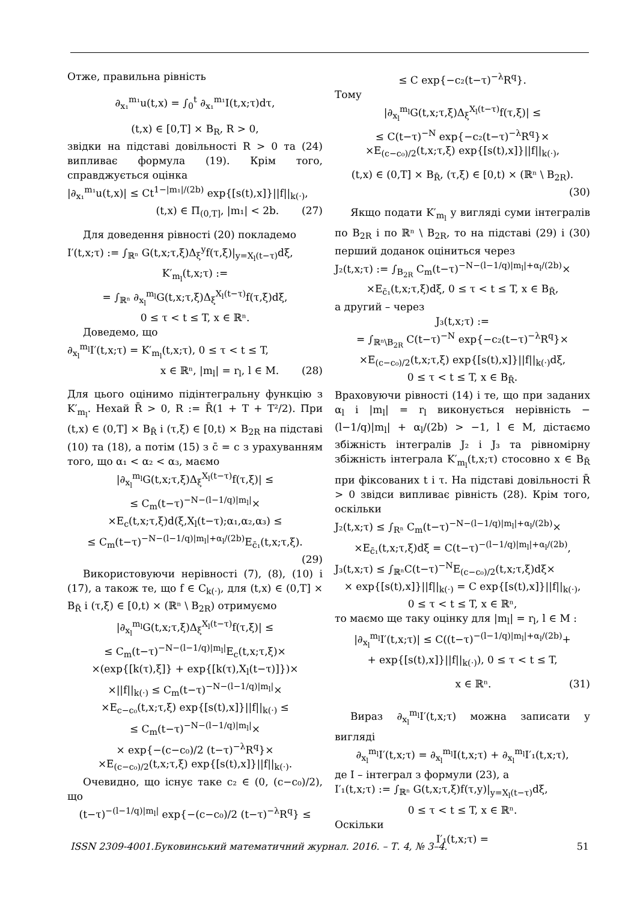Отже, правильна рівність
∂<sub>x₁</sub><sup>m₁</sup>u(t,x) = ∫<sub>0</sub><sup>t</sup> ∂<sub>x₁</sub><sup>m₁</sup>I(t,x;τ)dτ,
(t,x) ∈ [0,T] × B<sub>R</sub>, R > 0,
звідки на підставі довільності R > 0 та (24) випливає формула (19). Крім того, справджується оцінка
|∂<sub>x₁</sub><sup>m₁</sup>u(t,x)| ≤ Ct<sup>1−|m₁|/(2b)</sup> exp{[s(t),x]}||f||<sub>k(·)</sub>,
(t,x) ∈ Π<sub>(0,T]</sub>, |m₁| < 2b. (27)
Для доведення рівності (20) покладемо
I′(t,x;τ) := ∫<sub>ℝⁿ</sub> G(t,x;τ,ξ)Δ<sub>ξ</sub><sup>y</sup>f(τ,ξ)|<sub>y=X<sub>l</sub>(t−τ)</sub>dξ,
K′<sub>m<sub>l</sub></sub>(t,x;τ) :=
= ∫<sub>ℝⁿ</sub> ∂<sub>x<sub>l</sub></sub><sup>m<sub>l</sub></sup>G(t,x;τ,ξ)Δ<sub>ξ</sub><sup>X<sub>l</sub>(t−τ)</sup>f(τ,ξ)dξ,
0 ≤ τ < t ≤ T, x ∈ ℝⁿ.
Доведемо, що
∂<sub>x<sub>l</sub></sub><sup>m<sub>l</sub></sup>I′(t,x;τ) = K′<sub>m<sub>l</sub></sub>(t,x;τ), 0 ≤ τ < t ≤ T,
x ∈ ℝⁿ, |m<sub>l</sub>| = r<sub>l</sub>, l ∈ M. (28)
Для цього оцінимо підінтегральну функцію з K′<sub>m<sub>l</sub></sub>. Нехай R̄ > 0, R := R̄(1 + T + T²/2). При (t,x) ∈ (0,T] × B<sub>R̄</sub> і (τ,ξ) ∈ [0,t) × B<sub>2R</sub> на підставі (10) та (18), а потім (15) з c̄ = c з урахуванням того, що α₁ < α₂ < α₃, маємо
|∂<sub>x<sub>l</sub></sub><sup>m<sub>l</sub></sup>G(t,x;τ,ξ)Δ<sub>ξ</sub><sup>X<sub>l</sub>(t−τ)</sup>f(τ,ξ)| ≤
≤ C<sub>m</sub>(t−τ)<sup>−N−(l−1/q)|m<sub>l</sub>|</sup>×
×E<sub>c</sub>(t,x;τ,ξ)d(ξ,X<sub>l</sub>(t−τ);α₁,α₂,α₃) ≤
≤ C<sub>m</sub>(t−τ)<sup>−N−(l−1/q)|m<sub>l</sub>|+α<sub>l</sub>/(2b)</sup>E<sub>c̄₁</sub>(t,x;τ,ξ).
(29)
Використовуючи нерівності (7), (8), (10) і (17), а також те, що f ∈ C<sub>k(·)</sub>, для (t,x) ∈ (0,T] × B<sub>R̄</sub> і (τ,ξ) ∈ [0,t) × (ℝⁿ \ B<sub>2R</sub>) отримуємо
|∂<sub>x<sub>l</sub></sub><sup>m<sub>l</sub></sup>G(t,x;τ,ξ)Δ<sub>ξ</sub><sup>X<sub>l</sub>(t−τ)</sup>f(τ,ξ)| ≤
≤ C<sub>m</sub>(t−τ)<sup>−N−(l−1/q)|m<sub>l</sub>|</sup>E<sub>c</sub>(t,x;τ,ξ)×
×(exp{[k(τ),ξ]} + exp{[k(τ),X<sub>l</sub>(t−τ)]})×
×||f||<sub>k(·)</sub> ≤ C<sub>m</sub>(t−τ)<sup>−N−(l−1/q)|m<sub>l</sub>|</sup>×
×E<sub>c−c₀</sub>(t,x;τ,ξ) exp{[s(t),x]}||f||<sub>k(·)</sub> ≤
≤ C<sub>m</sub>(t−τ)<sup>−N−(l−1/q)|m<sub>l</sub>|</sup>×
× exp{−(c−c₀)/2 (t−τ)<sup>−λ</sup>R<sup>q</sup>}×
×E<sub>(c−c₀)/2</sub>(t,x;τ,ξ) exp{[s(t),x]}||f||<sub>k(·)</sub>.
Очевидно, що існує таке c₂ ∈ (0, (c−c₀)/2), що
(t−τ)<sup>−(l−1/q)|m<sub>l</sub>|</sup> exp{−(c−c₀)/2 (t−τ)<sup>−λ</sup>R<sup>q</sup>} ≤
≤ C exp{−c₂(t−τ)<sup>−λ</sup>R<sup>q</sup>}.
Тому
|∂<sub>x<sub>l</sub></sub><sup>m<sub>l</sub></sup>G(t,x;τ,ξ)Δ<sub>ξ</sub><sup>X<sub>l</sub>(t−τ)</sup>f(τ,ξ)| ≤
≤ C(t−τ)<sup>−N</sup> exp{−c₂(t−τ)<sup>−λ</sup>R<sup>q</sup>}×
×E<sub>(c−c₀)/2</sub>(t,x;τ,ξ) exp{[s(t),x]}||f||<sub>k(·)</sub>,
(t,x) ∈ (0,T] × B<sub>R̄</sub>, (τ,ξ) ∈ [0,t) × (ℝⁿ \ B<sub>2R</sub>).
(30)
Якщо подати K′<sub>m<sub>l</sub></sub> у вигляді суми інтегралів по B<sub>2R</sub> і по ℝⁿ \ B<sub>2R</sub>, то на підставі (29) і (30) перший доданок оціниться через
J₂(t,x;τ) := ∫<sub>B<sub>2R</sub></sub> C<sub>m</sub>(t−τ)<sup>−N−(l−1/q)|m<sub>l</sub>|+α<sub>l</sub>/(2b)</sup>×
×E<sub>c̄₁</sub>(t,x;τ,ξ)dξ, 0 ≤ τ < t ≤ T, x ∈ B<sub>R̄</sub>,
а другий – через
J₃(t,x;τ) :=
= ∫<sub>ℝⁿ\B<sub>2R</sub></sub> C(t−τ)<sup>−N</sup> exp{−c₂(t−τ)<sup>−λ</sup>R<sup>q</sup>}×
×E<sub>(c−c₀)/2</sub>(t,x;τ,ξ) exp{[s(t),x]}||f||<sub>k(·)</sub>dξ,
0 ≤ τ < t ≤ T, x ∈ B<sub>R̄</sub>.
Враховуючи рівності (14) і те, що при заданих α<sub>l</sub> і |m<sub>l</sub>| = r<sub>l</sub> виконується нерівність −(l−1/q)|m<sub>l</sub>| + α<sub>l</sub>/(2b) > −1, l ∈ M, дістаємо збіжність інтегралів J₂ і J₃ та рівномірну збіжність інтеграла K′<sub>m<sub>l</sub></sub>(t,x;τ) стосовно x ∈ B<sub>R̄</sub> при фіксованих t і τ. На підставі довільності R̄ > 0 звідси випливає рівність (28). Крім того, оскільки
J₂(t,x;τ) ≤ ∫<sub>Rⁿ</sub> C<sub>m</sub>(t−τ)<sup>−N−(l−1/q)|m<sub>l</sub>|+α<sub>l</sub>/(2b)</sup>×
×E<sub>c̄₁</sub>(t,x;τ,ξ)dξ = C(t−τ)<sup>−(l−1/q)|m<sub>l</sub>|+α<sub>l</sub>/(2b)</sup>,
J₃(t,x;τ) ≤ ∫<sub>ℝⁿ</sub>C(t−τ)<sup>−N</sup>E<sub>(c−c₀)/2</sub>(t,x;τ,ξ)dξ×
× exp{[s(t),x]}||f||<sub>k(·)</sub> = C exp{[s(t),x]}||f||<sub>k(·)</sub>,
0 ≤ τ < t ≤ T, x ∈ ℝⁿ,
то маємо ще таку оцінку для |m<sub>l</sub>| = r<sub>l</sub>, l ∈ M :
|∂<sub>x<sub>l</sub></sub><sup>m<sub>l</sub></sup>I′(t,x;τ)| ≤ C((t−τ)<sup>−(l−1/q)|m<sub>l</sub>|+α<sub>l</sub>/(2b)</sup>+
+ exp{[s(t),x]}||f||<sub>k(·)</sub>), 0 ≤ τ < t ≤ T,
x ∈ ℝⁿ. (31)
Вираз ∂<sub>x<sub>l</sub></sub><sup>m<sub>l</sub></sup>I′(t,x;τ) можна записати у вигляді
∂<sub>x<sub>l</sub></sub><sup>m<sub>l</sub></sup>I′(t,x;τ) = ∂<sub>x<sub>l</sub></sub><sup>m<sub>l</sub></sup>I(t,x;τ) + ∂<sub>x<sub>l</sub></sub><sup>m<sub>l</sub></sup>I′₁(t,x;τ),
де I – інтеграл з формули (23), а
I′₁(t,x;τ) := ∫<sub>ℝⁿ</sub> G(t,x;τ,ξ)f(τ,y)|<sub>y=X<sub>l</sub>(t−τ)</sub>dξ,
0 ≤ τ < t ≤ T, x ∈ ℝⁿ.
Оскільки
I′₁(t,x;τ) =
ISSN 2309-4001.Буковинський математичний журнал. 2016. – Т. 4, № 3–4. 51